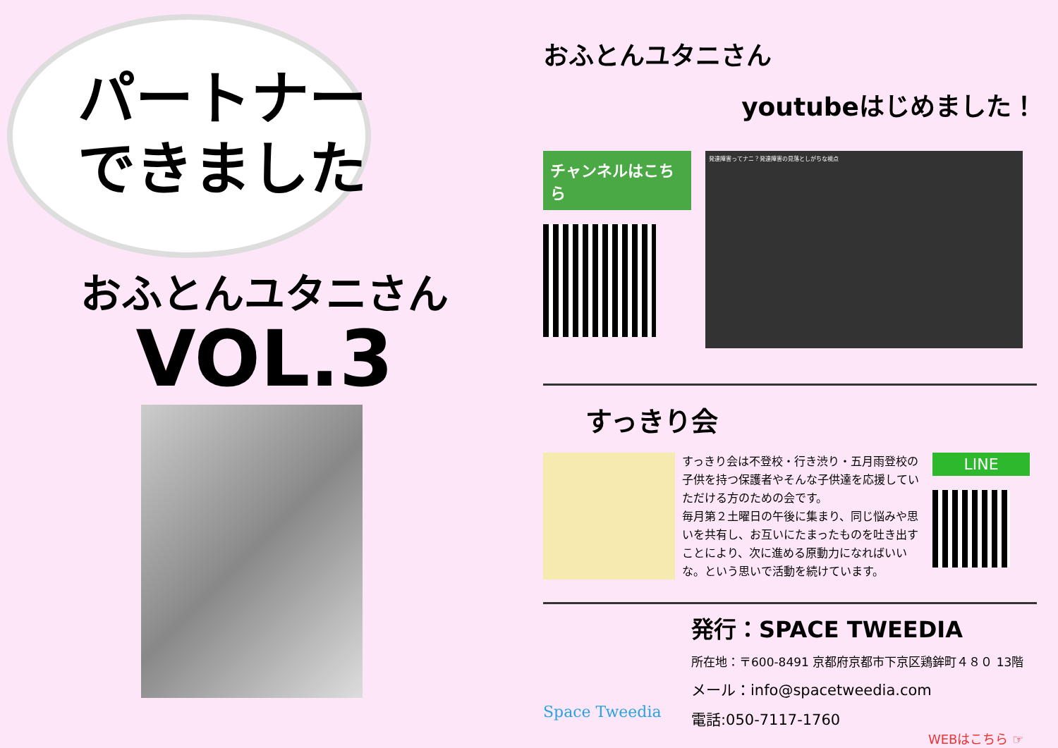パートナー
できました
おふとんユタニさん
VOL.3
おふとんユタニさん
youtubeはじめました！
チャンネルはこちら
発達障害ってナニ？発達障害の見落としがちな視点
すっきり会
すっきり会は不登校・行き渋り・五月雨登校の子供を持つ保護者やそんな子供達を応援していただける方のための会です。
毎月第２土曜日の午後に集まり、同じ悩みや思いを共有し、お互いにたまったものを吐き出すことにより、次に進める原動力になればいいな。という思いで活動を続けています。
LINE
Space Tweedia
発行：SPACE TWEEDIA
所在地：〒600-8491 京都府京都市下京区鶏鉾町４８０ 13階
メール：info@spacetweedia.com
電話:050-7117-1760
WEBはこちら ☞